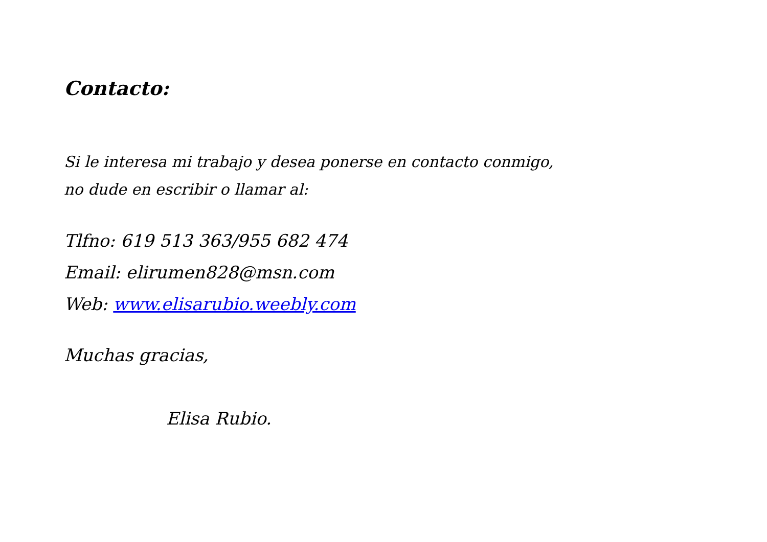Contacto:
Si le interesa mi trabajo y desea ponerse en contacto conmigo,
no dude en escribir o llamar al:
Tlfno: 619 513 363/955 682 474
Email: elirumen828@msn.com
Web: www.elisarubio.weebly.com
Muchas gracias,
Elisa Rubio.